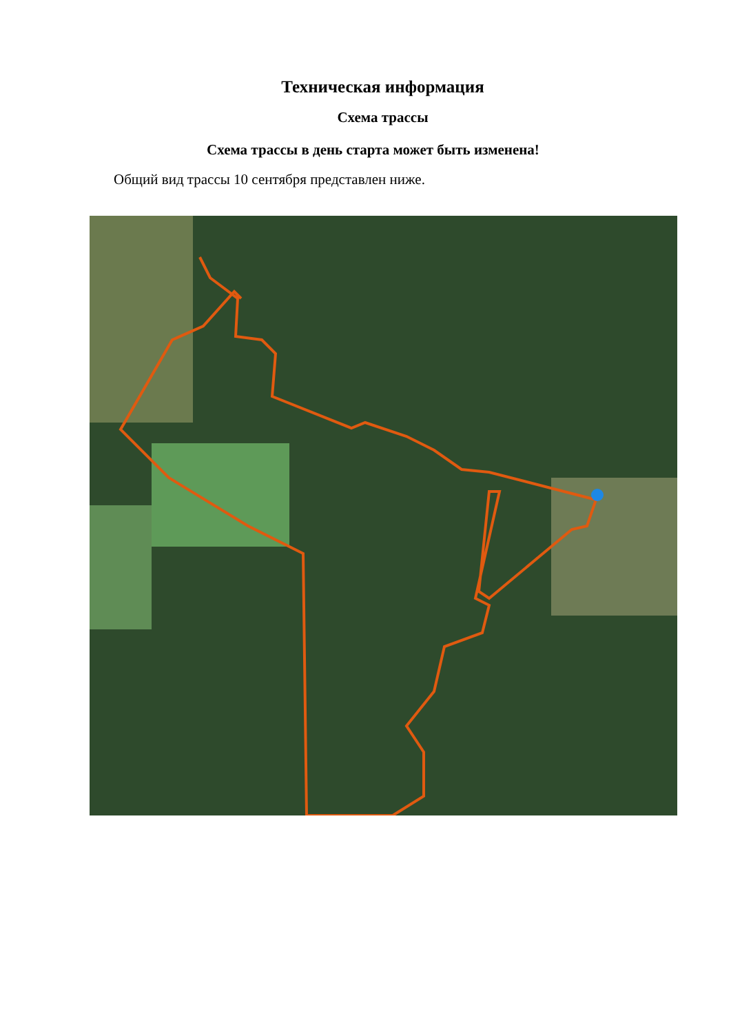Техническая информация
Схема трассы
Схема трассы в день старта может быть изменена!
Общий вид трассы 10 сентября представлен ниже.